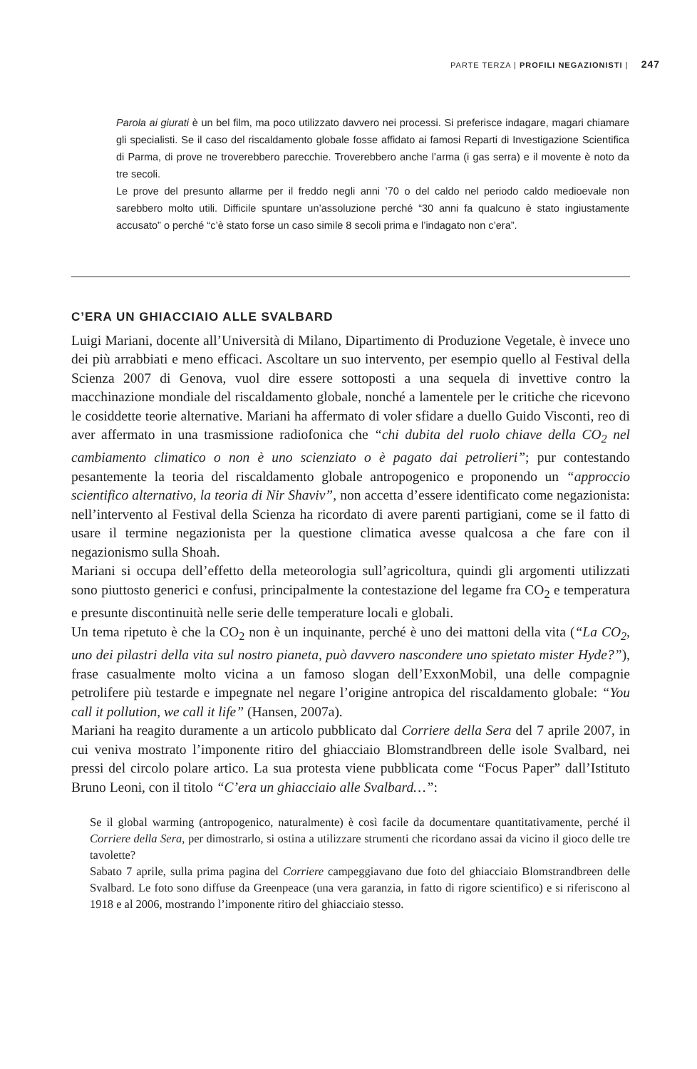PARTE TERZA | PROFILI NEGAZIONISTI | 247
Parola ai giurati è un bel film, ma poco utilizzato davvero nei processi. Si preferisce indagare, magari chiamare gli specialisti. Se il caso del riscaldamento globale fosse affidato ai famosi Reparti di Investigazione Scientifica di Parma, di prove ne troverebbero parecchie. Troverebbero anche l’arma (i gas serra) e il movente è noto da tre secoli.
Le prove del presunto allarme per il freddo negli anni ’70 o del caldo nel periodo caldo medioevale non sarebbero molto utili. Difficile spuntare un’assoluzione perché “30 anni fa qualcuno è stato ingiustamente accusato” o perché “c’è stato forse un caso simile 8 secoli prima e l’indagato non c’era”.
C’ERA UN GHIACCIAIO ALLE SVALBARD
Luigi Mariani, docente all’Università di Milano, Dipartimento di Produzione Vegetale, è invece uno dei più arrabbiati e meno efficaci. Ascoltare un suo intervento, per esempio quello al Festival della Scienza 2007 di Genova, vuol dire essere sottoposti a una sequela di invettive contro la macchinazione mondiale del riscaldamento globale, nonché a lamentele per le critiche che ricevono le cosiddette teorie alternative. Mariani ha affermato di voler sfidare a duello Guido Visconti, reo di aver affermato in una trasmissione radiofonica che “chi dubita del ruolo chiave della CO<sub>2</sub> nel cambiamento climatico o non è uno scienziato o è pagato dai petrolieri”; pur contestando pesantemente la teoria del riscaldamento globale antropogenico e proponendo un “approccio scientifico alternativo, la teoria di Nir Shaviv”, non accetta d’essere identificato come negazionista: nell’intervento al Festival della Scienza ha ricordato di avere parenti partigiani, come se il fatto di usare il termine negazionista per la questione climatica avesse qualcosa a che fare con il negazionismo sulla Shoah.
Mariani si occupa dell’effetto della meteorologia sull’agricoltura, quindi gli argomenti utilizzati sono piuttosto generici e confusi, principalmente la contestazione del legame fra CO<sub>2</sub> e temperatura e presunte discontinuità nelle serie delle temperature locali e globali.
Un tema ripetuto è che la CO<sub>2</sub> non è un inquinante, perché è uno dei mattoni della vita (“La CO<sub>2</sub>, uno dei pilastri della vita sul nostro pianeta, può davvero nascondere uno spietato mister Hyde?”), frase casualmente molto vicina a un famoso slogan dell’ExxonMobil, una delle compagnie petrolifere più testarde e impegnate nel negare l’origine antropica del riscaldamento globale: “You call it pollution, we call it life” (Hansen, 2007a).
Mariani ha reagito duramente a un articolo pubblicato dal Corriere della Sera del 7 aprile 2007, in cui veniva mostrato l’imponente ritiro del ghiacciaio Blomstrandbreen delle isole Svalbard, nei pressi del circolo polare artico. La sua protesta viene pubblicata come “Focus Paper” dall’Istituto Bruno Leoni, con il titolo “C’era un ghiacciaio alle Svalbard…”:
Se il global warming (antropogenico, naturalmente) è così facile da documentare quantitativamente, perché il Corriere della Sera, per dimostrarlo, si ostina a utilizzare strumenti che ricordano assai da vicino il gioco delle tre tavolette?
Sabato 7 aprile, sulla prima pagina del Corriere campeggiavano due foto del ghiacciaio Blomstrandbreen delle Svalbard. Le foto sono diffuse da Greenpeace (una vera garanzia, in fatto di rigore scientifico) e si riferiscono al 1918 e al 2006, mostrando l’imponente ritiro del ghiacciaio stesso.